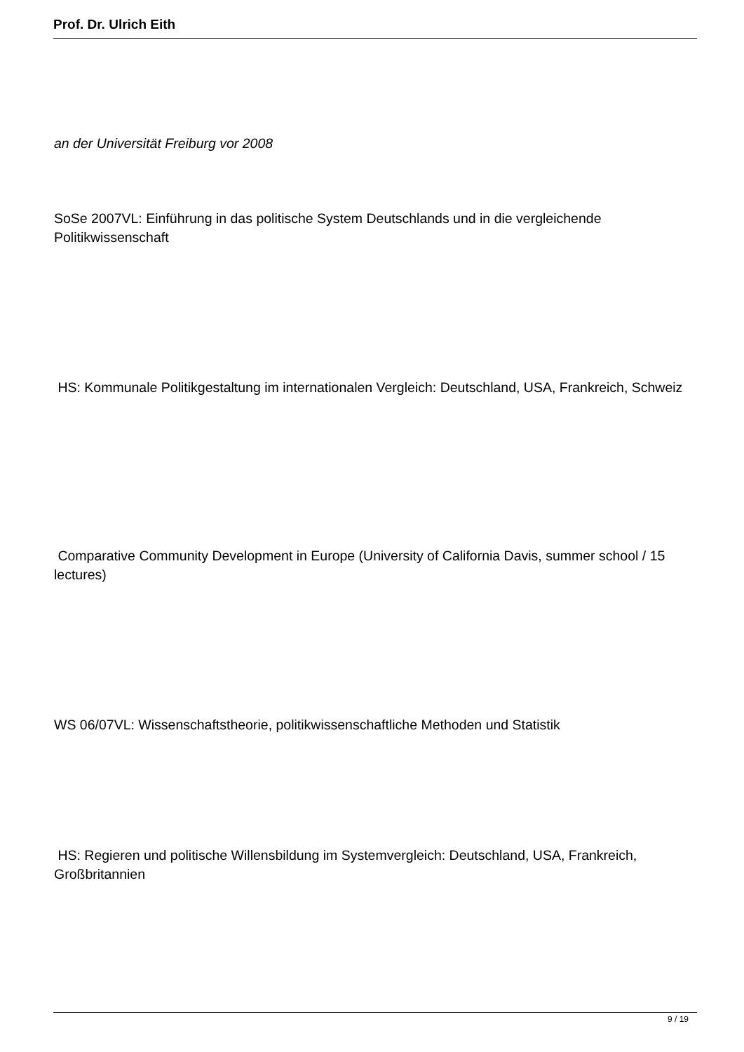Prof. Dr. Ulrich Eith
an der Universität Freiburg vor 2008
SoSe 2007VL: Einführung in das politische System Deutschlands und in die vergleichende Politikwissenschaft
HS: Kommunale Politikgestaltung im internationalen Vergleich: Deutschland, USA, Frankreich, Schweiz
Comparative Community Development in Europe (University of California Davis, summer school / 15 lectures)
WS 06/07VL: Wissenschaftstheorie, politikwissenschaftliche Methoden und Statistik
HS: Regieren und politische Willensbildung im Systemvergleich: Deutschland, USA, Frankreich, Großbritannien
9 / 19